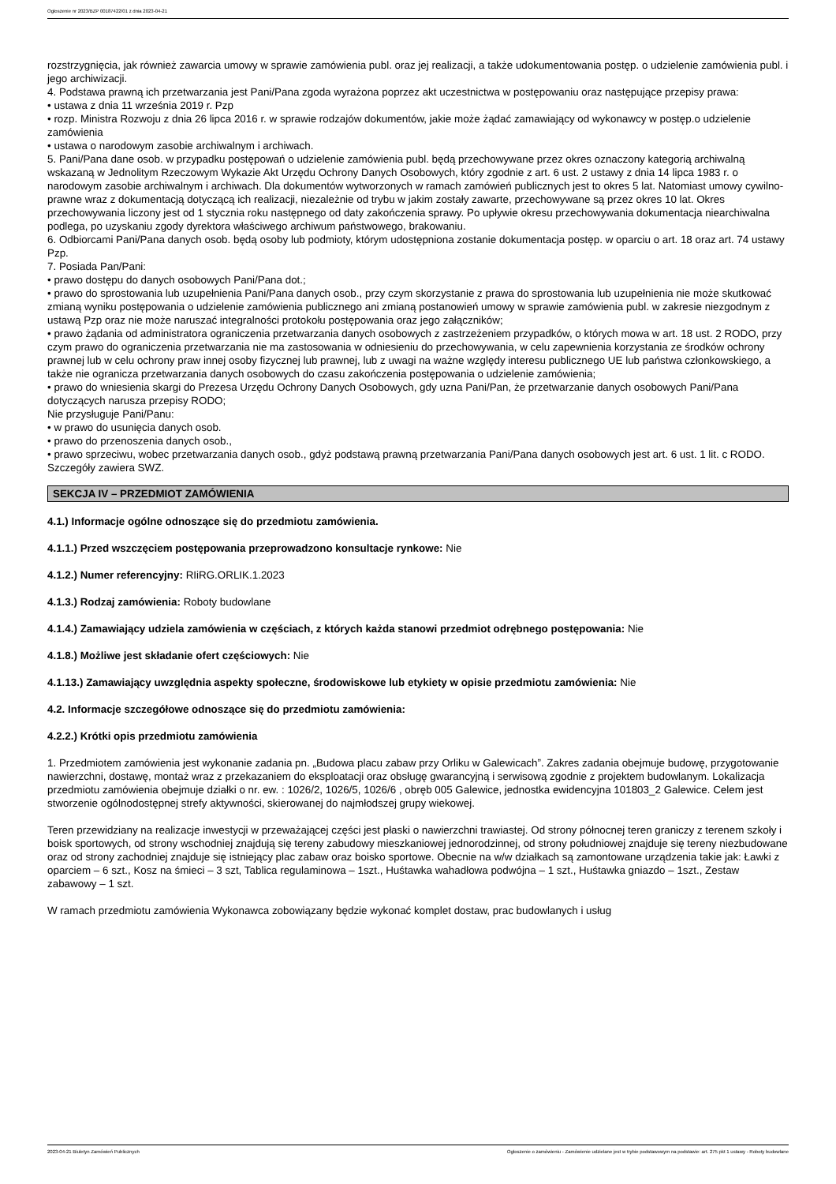Ogłoszenie nr 2023/BZP 00187422/01 z dnia 2023-04-21
rozstrzygnięcia, jak również zawarcia umowy w sprawie zamówienia publ. oraz jej realizacji, a także udokumentowania postęp. o udzielenie zamówienia publ. i jego archiwizacji.
4. Podstawa prawną ich przetwarzania jest Pani/Pana zgoda wyrażona poprzez akt uczestnictwa w postępowaniu oraz następujące przepisy prawa:
• ustawa z dnia 11 września 2019 r. Pzp
• rozp. Ministra Rozwoju z dnia 26 lipca 2016 r. w sprawie rodzajów dokumentów, jakie może żądać zamawiający od wykonawcy w postęp.o udzielenie zamówienia
• ustawa o narodowym zasobie archiwalnym i archiwach.
5. Pani/Pana dane osob. w przypadku postępowań o udzielenie zamówienia publ. będą przechowywane przez okres oznaczony kategorią archiwalną wskazaną w Jednolitym Rzeczowym Wykazie Akt Urzędu Ochrony Danych Osobowych, który zgodnie z art. 6 ust. 2 ustawy z dnia 14 lipca 1983 r. o narodowym zasobie archiwalnym i archiwach. Dla dokumentów wytworzonych w ramach zamówień publicznych jest to okres 5 lat. Natomiast umowy cywilno-prawne wraz z dokumentacją dotyczącą ich realizacji, niezależnie od trybu w jakim zostały zawarte, przechowywane są przez okres 10 lat. Okres przechowywania liczony jest od 1 stycznia roku następnego od daty zakończenia sprawy. Po upływie okresu przechowywania dokumentacja niearchiwalna podlega, po uzyskaniu zgody dyrektora właściwego archiwum państwowego, brakowaniu.
6. Odbiorcami Pani/Pana danych osob. będą osoby lub podmioty, którym udostępniona zostanie dokumentacja postęp. w oparciu o art. 18 oraz art. 74 ustawy Pzp.
7. Posiada Pan/Pani:
• prawo dostępu do danych osobowych Pani/Pana dot.;
• prawo do sprostowania lub uzupełnienia Pani/Pana danych osob., przy czym skorzystanie z prawa do sprostowania lub uzupełnienia nie może skutkować zmianą wyniku postępowania o udzielenie zamówienia publicznego ani zmianą postanowień umowy w sprawie zamówienia publ. w zakresie niezgodnym z ustawą Pzp oraz nie może naruszać integralności protokołu postępowania oraz jego załączników;
• prawo żądania od administratora ograniczenia przetwarzania danych osobowych z zastrzeżeniem przypadków, o których mowa w art. 18 ust. 2 RODO, przy czym prawo do ograniczenia przetwarzania nie ma zastosowania w odniesieniu do przechowywania, w celu zapewnienia korzystania ze środków ochrony prawnej lub w celu ochrony praw innej osoby fizycznej lub prawnej, lub z uwagi na ważne względy interesu publicznego UE lub państwa członkowskiego, a także nie ogranicza przetwarzania danych osobowych do czasu zakończenia postępowania o udzielenie zamówienia;
• prawo do wniesienia skargi do Prezesa Urzędu Ochrony Danych Osobowych, gdy uzna Pani/Pan, że przetwarzanie danych osobowych Pani/Pana dotyczących narusza przepisy RODO;
Nie przysługuje Pani/Panu:
• w prawo do usunięcia danych osob.
• prawo do przenoszenia danych osob.,
• prawo sprzeciwu, wobec przetwarzania danych osob., gdyż podstawą prawną przetwarzania Pani/Pana danych osobowych jest art. 6 ust. 1 lit. c RODO.
Szczegóły zawiera SWZ.
SEKCJA IV – PRZEDMIOT ZAMÓWIENIA
4.1.) Informacje ogólne odnoszące się do przedmiotu zamówienia.
4.1.1.) Przed wszczęciem postępowania przeprowadzono konsultacje rynkowe: Nie
4.1.2.) Numer referencyjny: RIiRG.ORLIK.1.2023
4.1.3.) Rodzaj zamówienia: Roboty budowlane
4.1.4.) Zamawiający udziela zamówienia w częściach, z których każda stanowi przedmiot odrębnego postępowania: Nie
4.1.8.) Możliwe jest składanie ofert częściowych: Nie
4.1.13.) Zamawiający uwzględnia aspekty społeczne, środowiskowe lub etykiety w opisie przedmiotu zamówienia: Nie
4.2. Informacje szczegółowe odnoszące się do przedmiotu zamówienia:
4.2.2.) Krótki opis przedmiotu zamówienia
1. Przedmiotem zamówienia jest wykonanie zadania pn. „Budowa placu zabaw przy Orliku w Galewicach”. Zakres zadania obejmuje budowę, przygotowanie nawierzchni, dostawę, montaż wraz z przekazaniem do eksploatacji oraz obsługę gwarancyjną i serwisową zgodnie z projektem budowlanym. Lokalizacja przedmiotu zamówienia obejmuje działki o nr. ew. : 1026/2, 1026/5, 1026/6 , obręb 005 Galewice, jednostka ewidencyjna 101803_2 Galewice. Celem jest stworzenie ogólnodostępnej strefy aktywności, skierowanej do najmłodszej grupy wiekowej.
Teren przewidziany na realizacje inwestycji w przeważającej części jest płaski o nawierzchni trawiastej. Od strony północnej teren graniczy z terenem szkoły i boisk sportowych, od strony wschodniej znajdują się tereny zabudowy mieszkaniowej jednorodzinnej, od strony południowej znajduje się tereny niezbudowane oraz od strony zachodniej znajduje się istniejący plac zabaw oraz boisko sportowe. Obecnie na w/w działkach są zamontowane urządzenia takie jak: Ławki z oparciem – 6 szt., Kosz na śmieci – 3 szt, Tablica regulaminowa – 1szt., Huśtawka wahadłowa podwójna – 1 szt., Huśtawka gniazdo – 1szt., Zestaw zabawowy – 1 szt.
W ramach przedmiotu zamówienia Wykonawca zobowiązany będzie wykonać komplet dostaw, prac budowlanych i usług
2023-04-21 Biuletyn Zamówień Publicznych Ogłoszenie o zamówieniu - Zamówienie udzielane jest w trybie podstawowym na podstawie: art. 275 pkt 1 ustawy - Roboty budowlane